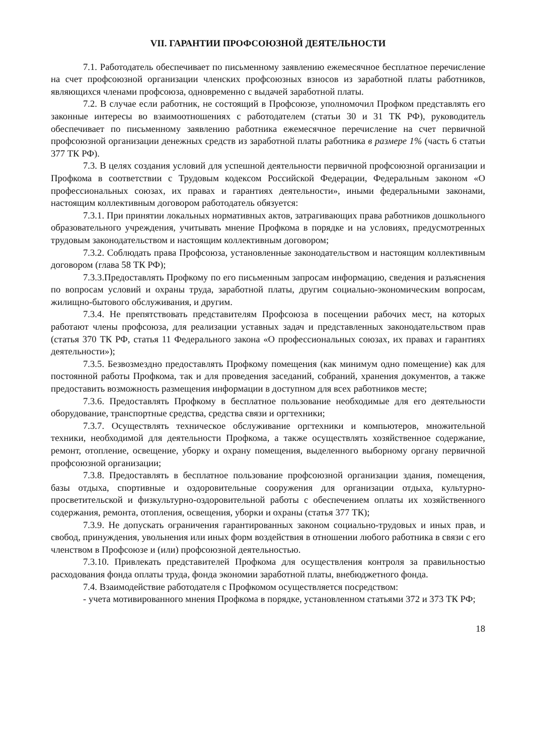VII. ГАРАНТИИ ПРОФСОЮЗНОЙ ДЕЯТЕЛЬНОСТИ
7.1. Работодатель обеспечивает по письменному заявлению ежемесячное бесплатное перечисление на счет профсоюзной организации членских профсоюзных взносов из заработной платы работников, являющихся членами профсоюза, одновременно с выдачей заработной платы.
7.2. В случае если работник, не состоящий в Профсоюзе, уполномочил Профком представлять его законные интересы во взаимоотношениях с работодателем (статьи 30 и 31 ТК РФ), руководитель обеспечивает по письменному заявлению работника ежемесячное перечисление на счет первичной профсоюзной организации денежных средств из заработной платы работника в размере 1% (часть 6 статьи 377 ТК РФ).
7.3. В целях создания условий для успешной деятельности первичной профсоюзной организации и Профкома в соответствии с Трудовым кодексом Российской Федерации, Федеральным законом «О профессиональных союзах, их правах и гарантиях деятельности», иными федеральными законами, настоящим коллективным договором работодатель обязуется:
7.3.1. При принятии локальных нормативных актов, затрагивающих права работников дошкольного образовательного учреждения, учитывать мнение Профкома в порядке и на условиях, предусмотренных трудовым законодательством и настоящим коллективным договором;
7.3.2. Соблюдать права Профсоюза, установленные законодательством и настоящим коллективным договором (глава 58 ТК РФ);
7.3.3.Предоставлять Профкому по его письменным запросам информацию, сведения и разъяснения по вопросам условий и охраны труда, заработной платы, другим социально-экономическим вопросам, жилищно-бытового обслуживания, и другим.
7.3.4. Не препятствовать представителям Профсоюза в посещении рабочих мест, на которых работают члены профсоюза, для реализации уставных задач и представленных законодательством прав (статья 370 ТК РФ, статья 11 Федерального закона «О профессиональных союзах, их правах и гарантиях деятельности»);
7.3.5. Безвозмездно предоставлять Профкому помещения (как минимум одно помещение) как для постоянной работы Профкома, так и для проведения заседаний, собраний, хранения документов, а также предоставить возможность размещения информации в доступном для всех работников месте;
7.3.6. Предоставлять Профкому в бесплатное пользование необходимые для его деятельности оборудование, транспортные средства, средства связи и оргтехники;
7.3.7. Осуществлять техническое обслуживание оргтехники и компьютеров, множительной техники, необходимой для деятельности Профкома, а также осуществлять хозяйственное содержание, ремонт, отопление, освещение, уборку и охрану помещения, выделенного выборному органу первичной профсоюзной организации;
7.3.8. Предоставлять в бесплатное пользование профсоюзной организации здания, помещения, базы отдыха, спортивные и оздоровительные сооружения для организации отдыха, культурно-просветительской и физкультурно-оздоровительной работы с обеспечением оплаты их хозяйственного содержания, ремонта, отопления, освещения, уборки и охраны (статья 377 ТК);
7.3.9. Не допускать ограничения гарантированных законом социально-трудовых и иных прав, и свобод, принуждения, увольнения или иных форм воздействия в отношении любого работника в связи с его членством в Профсоюзе и (или) профсоюзной деятельностью.
7.3.10. Привлекать представителей Профкома для осуществления контроля за правильностью расходования фонда оплаты труда, фонда экономии заработной платы, внебюджетного фонда.
7.4. Взаимодействие работодателя с Профкомом осуществляется посредством:
- учета мотивированного мнения Профкома в порядке, установленном статьями 372 и 373 ТК РФ;
18